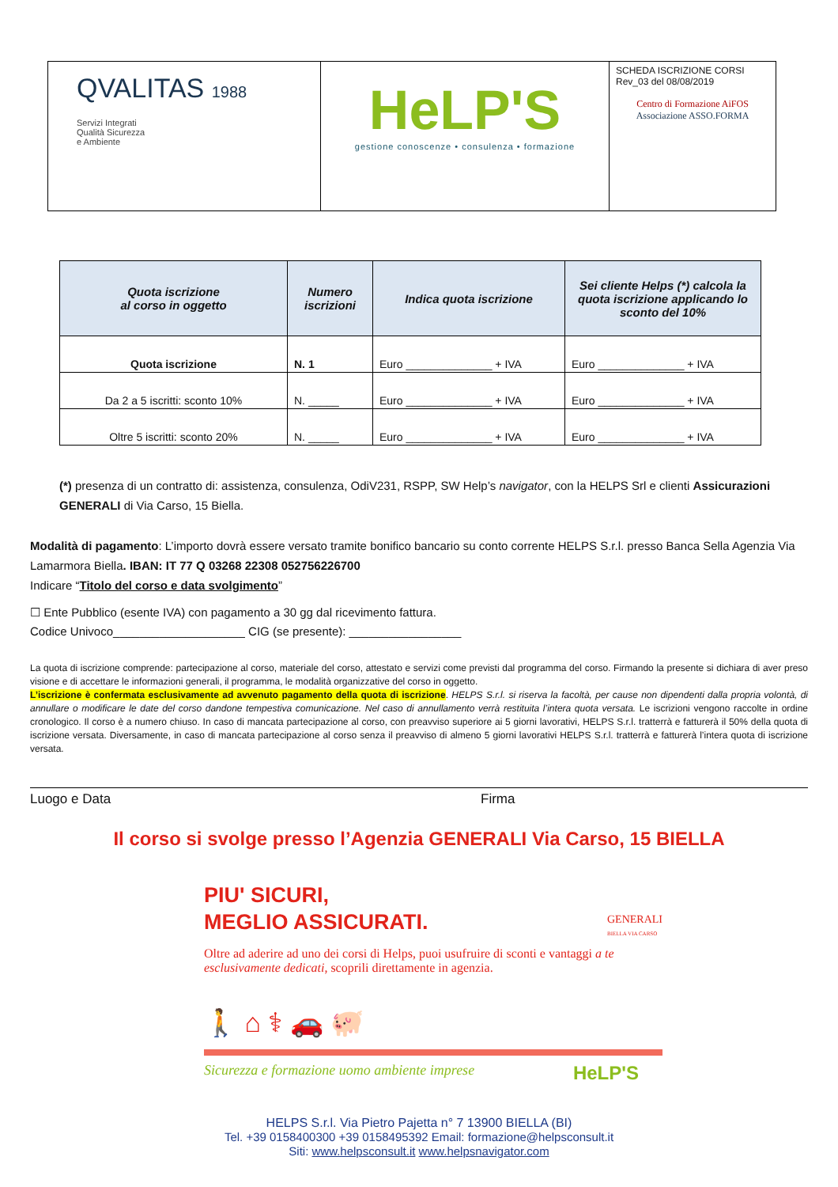| QVALITAS 1988 Servizi Integrati Qualità Sicurezza e Ambiente | HeLP'S gestione conoscenze • consulenza • formazione | SCHEDA ISCRIZIONE CORSI Rev_03 del 08/08/2019 Centro di Formazione AiFOS Associazione ASSO.FORMA |
| Quota iscrizione al corso in oggetto | Numero iscrizioni | Indica quota iscrizione | Sei cliente Helps (*) calcola la quota iscrizione applicando lo sconto del 10% |
| --- | --- | --- | --- |
| Quota iscrizione | N. 1 | Euro ______________ + IVA | Euro ______________ + IVA |
| Da 2 a 5 iscritti: sconto 10% | N. _____ | Euro ______________ + IVA | Euro ______________ + IVA |
| Oltre 5 iscritti: sconto 20% | N. _____ | Euro ______________ + IVA | Euro ______________ + IVA |
(*) presenza di un contratto di: assistenza, consulenza, OdiV231, RSPP, SW Help’s navigator, con la HELPS Srl e clienti Assicurazioni GENERALI di Via Carso, 15 Biella.
Modalità di pagamento: L’importo dovrà essere versato tramite bonifico bancario su conto corrente HELPS S.r.l. presso Banca Sella Agenzia Via Lamarmora Biella. IBAN: IT 77 Q 03268 22308 052756226700
Indicare “Titolo del corso e data svolgimento”
☐ Ente Pubblico (esente IVA) con pagamento a 30 gg dal ricevimento fattura.
Codice Univoco____________________ CIG (se presente): _________________
La quota di iscrizione comprende: partecipazione al corso, materiale del corso, attestato e servizi come previsti dal programma del corso. Firmando la presente si dichiara di aver preso visione e di accettare le informazioni generali, il programma, le modalità organizzative del corso in oggetto.
L’iscrizione è confermata esclusivamente ad avvenuto pagamento della quota di iscrizione. HELPS S.r.l. si riserva la facoltà, per cause non dipendenti dalla propria volontà, di annullare o modificare le date del corso dandone tempestiva comunicazione. Nel caso di annullamento verrà restituita l’intera quota versata. Le iscrizioni vengono raccolte in ordine cronologico. Il corso è a numero chiuso. In caso di mancata partecipazione al corso, con preavviso superiore ai 5 giorni lavorativi, HELPS S.r.l. tratterrà e fatturerà il 50% della quota di iscrizione versata. Diversamente, in caso di mancata partecipazione al corso senza il preavviso di almeno 5 giorni lavorativi HELPS S.r.l. tratterrà e fatturerà l’intera quota di iscrizione versata.
Luogo e Data Firma
Il corso si svolge presso l’Agenzia GENERALI Via Carso, 15 BIELLA
PIU' SICURI,
MEGLIO ASSICURATI.
GENERALI
BIELLA VIA CARSO
Oltre ad aderire ad uno dei corsi di Helps, puoi usufruire di sconti e vantaggi a te esclusivamente dedicati, scoprili direttamente in agenzia.
🚶 ⌂ ⚕ 🚗 🐖
Sicurezza e formazione uomo ambiente imprese HeLP'S
HELPS S.r.l. Via Pietro Pajetta n° 7 13900 BIELLA (BI)
Tel. +39 0158400300 +39 0158495392 Email: formazione@helpsconsult.it
Siti: www.helpsconsult.it www.helpsnavigator.com